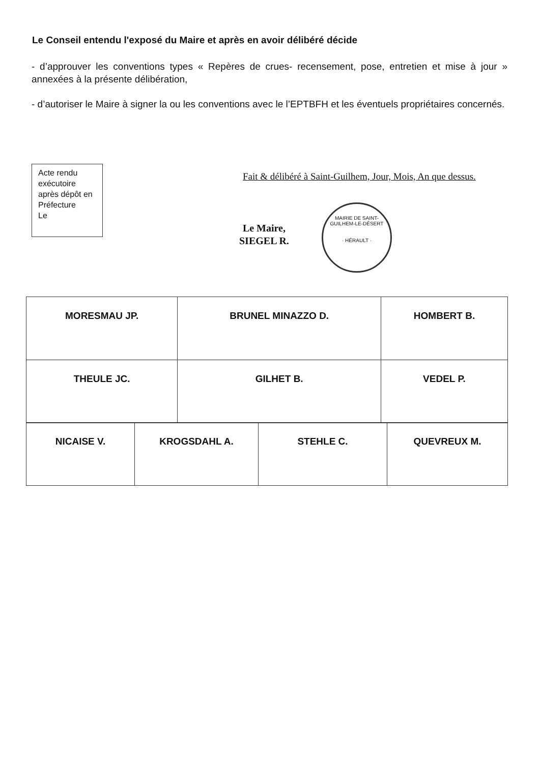Le Conseil entendu l'exposé du Maire et après en avoir délibéré décide
- d’approuver les conventions types « Repères de crues- recensement, pose, entretien et mise à jour » annexées à la présente délibération,
- d’autoriser le Maire à signer la ou les conventions avec le l’EPTBFH et les éventuels propriétaires concernés.
Acte rendu exécutoire après dépôt en Préfecture
Le
Fait & délibéré à Saint-Guilhem, Jour, Mois, An que dessus.
Le Maire,
SIEGEL R.
MAIRIE DE SAINT-GUILHEM-LE-DÉSERT
· HÉRAULT ·
| MORESMAU JP. | BRUNEL MINAZZO D. | HOMBERT B. |
| THEULE JC. | GILHET B. | VEDEL P. |
| NICAISE V. | KROGSDAHL A. | STEHLE C. | QUEVREUX M. |